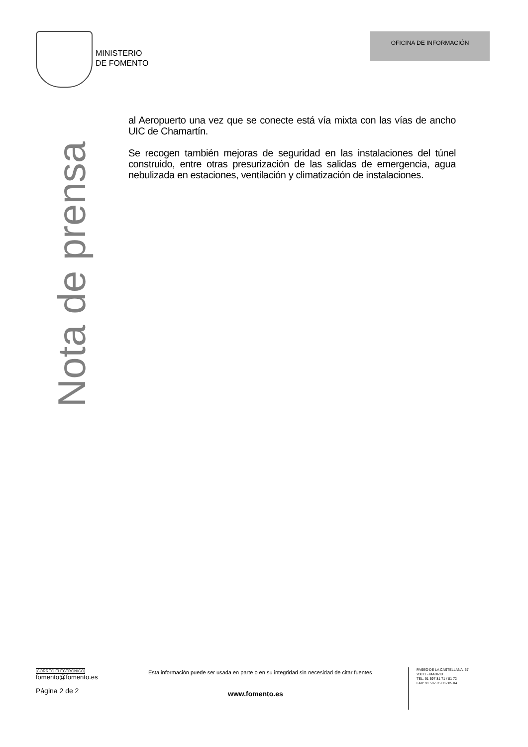MINISTERIO
DE FOMENTO
OFICINA DE INFORMACIÓN
Nota de prensa
al Aeropuerto una vez que se conecte está vía mixta con las vías de ancho UIC de Chamartín.
Se recogen también mejoras de seguridad en las instalaciones del túnel construido, entre otras presurización de las salidas de emergencia, agua nebulizada en estaciones, ventilación y climatización de instalaciones.
CORREO ELECTRÓNICO
fomento@fomento.es
Página 2 de 2
Esta información puede ser usada en parte o en su integridad sin necesidad de citar fuentes
www.fomento.es
PASEO DE LA CASTELLANA, 67
28071 - MADRID
TEL: 91 597 81 71 / 81 72
FAX: 91 597 85 03 / 85 04